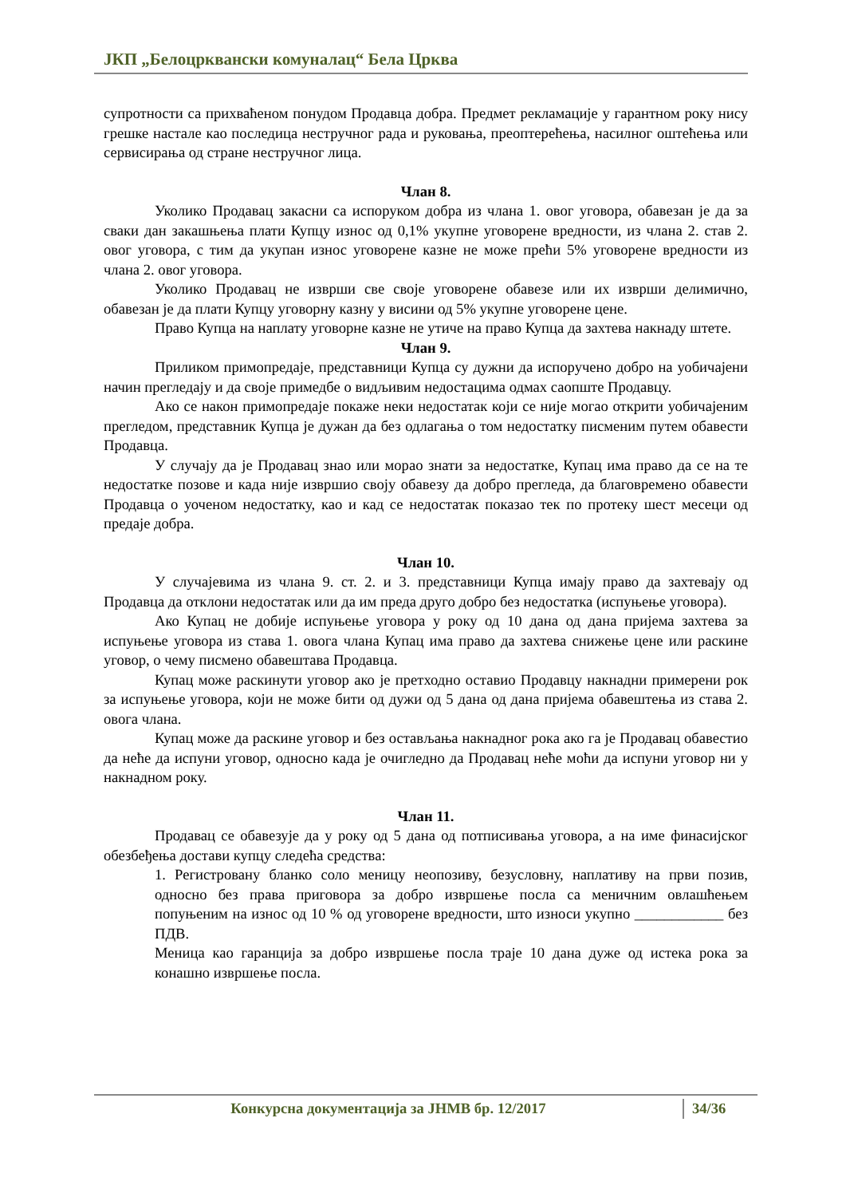ЈКП „Белоцрквански комуналац“ Бела Црква
супротности са прихваћеном понудом Продавца добра. Предмет рекламације у гарантном року нису грешке настале као последица нестручног рада и руковања, преоптерећења, насилног оштећења или сервисирања од стране нестручног лица.
Члан 8.
Уколико Продавац закасни са испоруком добра из члана 1. овог уговора, обавезан је да за сваки дан закашњења плати Купцу износ од 0,1% укупне уговорене вредности, из члана 2. став 2. овог уговора, с тим да укупан износ уговорене казне не може прећи 5% уговорене вредности из члана 2. овог уговора.
Уколико Продавац не изврши све своје уговорене обавезе или их изврши делимично, обавезан је да плати Купцу уговорну казну у висини од 5% укупне уговорене цене.
Право Купца на наплату уговорне казне не утиче на право Купца да захтева накнаду штете.
Члан 9.
Приликом примопредаје, представници Купца су дужни да испоручено добро на уобичајени начин прегледају и да своје примедбе о видљивим недостацима одмах саопште Продавцу.
Ако се након примопредаје покаже неки недостатак који се није могао открити уобичајеним прегледом, представник Купца је дужан да без одлагања о том недостатку писменим путем обавести Продавца.
У случају да је Продавац знао или морао знати за недостатке, Купац има право да се на те недостатке позове и када није извршио своју обавезу да добро прегледа, да благовремено обавести Продавца о уоченом недостатку, као и кад се недостатак показао тек по протеку шест месеци од предаје добра.
Члан 10.
У случајевима из члана 9. ст. 2. и 3. представници Купца имају право да захтевају од Продавца да отклони недостатак или да им преда друго добро без недостатка (испуњење уговора).
Ако Купац не добије испуњење уговора у року од 10 дана од дана пријема захтева за испуњење уговора из става 1. овога члана Купац има право да захтева снижење цене или раскине уговор, о чему писмено обавештава Продавца.
Купац може раскинути уговор ако је претходно оставио Продавцу накнадни примерени рок за испуњење уговора, који не може бити од дужи од 5 дана од дана пријема обавештења из става 2. овога члана.
Купац може да раскине уговор и без остављања накнадног рока ако га је Продавац обавестио да неће да испуни уговор, односно када је очигледно да Продавац неће моћи да испуни уговор ни у накнадном року.
Члан 11.
Продавац се обавезује да у року од 5 дана од потписивања уговора, а на име финасијског обезбеђења достави купцу следећа средства:
1. Регистровану бланко соло меницу неопозиву, безусловну, наплативу на први позив, односно без права приговора за добро извршење посла са меничним овлашћењем попуњеним на износ од 10 % од уговорене вредности, што износи укупно ____________ без ПДВ.
Меница као гаранција за добро извршење посла траје 10 дана дуже од истека рока за конашно извршење посла.
Конкурсна документација за ЈНМВ бр. 12/2017 34/36